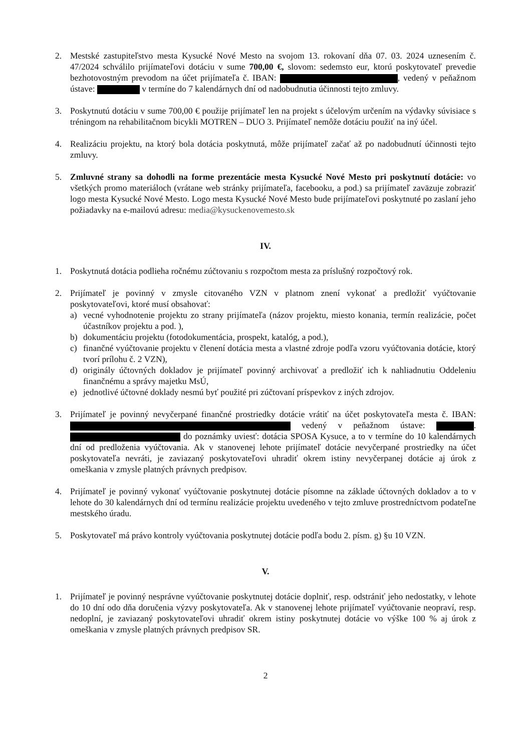2. Mestské zastupiteľstvo mesta Kysucké Nové Mesto na svojom 13. rokovaní dňa 07. 03. 2024 uznesením č. 47/2024 schválilo prijímateľovi dotáciu v sume 700,00 €, slovom: sedemsto eur, ktorú poskytovateľ prevedie bezhotovostným prevodom na účet prijímateľa č. IBAN: , vedený v peňažnom ústave: v termíne do 7 kalendárnych dní od nadobudnutia účinnosti tejto zmluvy.
3. Poskytnutú dotáciu v sume 700,00 € použije prijímateľ len na projekt s účelovým určením na výdavky súvisiace s tréningom na rehabilitačnom bicykli MOTREN – DUO 3. Prijímateľ nemôže dotáciu použiť na iný účel.
4. Realizáciu projektu, na ktorý bola dotácia poskytnutá, môže prijímateľ začať až po nadobudnutí účinnosti tejto zmluvy.
5. Zmluvné strany sa dohodli na forme prezentácie mesta Kysucké Nové Mesto pri poskytnutí dotácie: vo všetkých promo materiáloch (vrátane web stránky prijímateľa, facebooku, a pod.) sa prijímateľ zaväzuje zobraziť logo mesta Kysucké Nové Mesto. Logo mesta Kysucké Nové Mesto bude prijímateľovi poskytnuté po zaslaní jeho požiadavky na e-mailovú adresu: media@kysuckenovemesto.sk
IV.
1. Poskytnutá dotácia podlieha ročnému zúčtovaniu s rozpočtom mesta za príslušný rozpočtový rok.
2. Prijímateľ je povinný v zmysle citovaného VZN v platnom znení vykonať a predložiť vyúčtovanie poskytovateľovi, ktoré musí obsahovať:
a) vecné vyhodnotenie projektu zo strany prijímateľa (názov projektu, miesto konania, termín realizácie, počet účastníkov projektu a pod. ),
b) dokumentáciu projektu (fotodokumentácia, prospekt, katalóg, a pod.),
c) finančné vyúčtovanie projektu v členení dotácia mesta a vlastné zdroje podľa vzoru vyúčtovania dotácie, ktorý tvorí prílohu č. 2 VZN),
d) originály účtovných dokladov je prijímateľ povinný archivovať a predložiť ich k nahliadnutiu Oddeleniu finančnému a správy majetku MsÚ,
e) jednotlivé účtovné doklady nesmú byť použité pri zúčtovaní príspevkov z iných zdrojov.
3. Prijímateľ je povinný nevyčerpané finančné prostriedky dotácie vrátiť na účet poskytovateľa mesta č. IBAN: vedený v peňažnom ústave: . do poznámky uviesť: dotácia SPOSA Kysuce, a to v termíne do 10 kalendárnych dní od predloženia vyúčtovania. Ak v stanovenej lehote prijímateľ dotácie nevyčerpané prostriedky na účet poskytovateľa nevráti, je zaviazaný poskytovateľovi uhradiť okrem istiny nevyčerpanej dotácie aj úrok z omeškania v zmysle platných právnych predpisov.
4. Prijímateľ je povinný vykonať vyúčtovanie poskytnutej dotácie písomne na základe účtovných dokladov a to v lehote do 30 kalendárnych dní od termínu realizácie projektu uvedeného v tejto zmluve prostredníctvom podateľne mestského úradu.
5. Poskytovateľ má právo kontroly vyúčtovania poskytnutej dotácie podľa bodu 2. písm. g) §u 10 VZN.
V.
1. Prijímateľ je povinný nesprávne vyúčtovanie poskytnutej dotácie doplniť, resp. odstrániť jeho nedostatky, v lehote do 10 dní odo dňa doručenia výzvy poskytovateľa. Ak v stanovenej lehote prijímateľ vyúčtovanie neopraví, resp. nedoplní, je zaviazaný poskytovateľovi uhradiť okrem istiny poskytnutej dotácie vo výške 100 % aj úrok z omeškania v zmysle platných právnych predpisov SR.
2